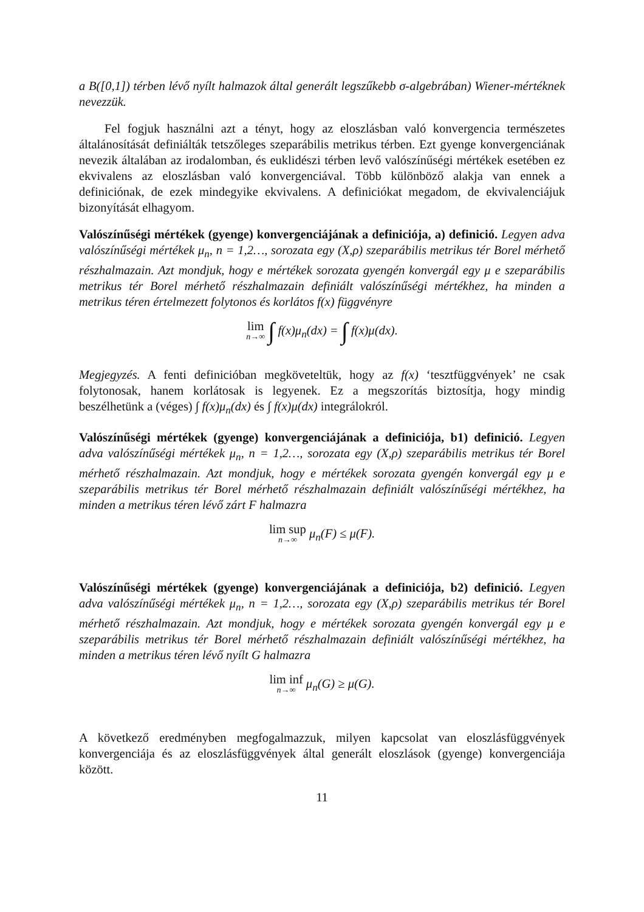a B([0,1]) térben lévő nyílt halmazok által generált legszűkebb σ-algebrában) Wiener-mértéknek nevezzük.
Fel fogjuk használni azt a tényt, hogy az eloszlásban való konvergencia természetes általánosítását definiálták tetszőleges szeparábilis metrikus térben. Ezt gyenge konvergenciának nevezik általában az irodalomban, és euklidészi térben levő valószínűségi mértékek esetében ez ekvivalens az eloszlásban való konvergenciával. Több különböző alakja van ennek a definiciónak, de ezek mindegyike ekvivalens. A definiciókat megadom, de ekvivalenciájuk bizonyítását elhagyom.
Valószínűségi mértékek (gyenge) konvergenciájának a definiciója, a) definició. Legyen adva valószínűségi mértékek μ<sub>n</sub>, n = 1,2…, sorozata egy (X,ρ) szeparábilis metrikus tér Borel mérhető részhalmazain. Azt mondjuk, hogy e mértékek sorozata gyengén konvergál egy μ e szeparábilis metrikus tér Borel mérhető részhalmazain definiált valószínűségi mértékhez, ha minden a metrikus téren értelmezett folytonos és korlátos f(x) függvényre
lim n→∞ ∫ f(x)μ<sub>n</sub>(dx) = ∫ f(x)μ(dx).
Megjegyzés. A fenti definicióban megköveteltük, hogy az f(x) ‘tesztfüggvények’ ne csak folytonosak, hanem korlátosak is legyenek. Ez a megszorítás biztosítja, hogy mindig beszélhetünk a (véges) ∫ f(x)μ<sub>n</sub>(dx) és ∫ f(x)μ(dx) integrálokról.
Valószínűségi mértékek (gyenge) konvergenciájának a definiciója, b1) definició. Legyen adva valószínűségi mértékek μ<sub>n</sub>, n = 1,2…, sorozata egy (X,ρ) szeparábilis metrikus tér Borel mérhető részhalmazain. Azt mondjuk, hogy e mértékek sorozata gyengén konvergál egy μ e szeparábilis metrikus tér Borel mérhető részhalmazain definiált valószínűségi mértékhez, ha minden a metrikus téren lévő zárt F halmazra
lim sup n→∞ μ<sub>n</sub>(F) ≤ μ(F).
Valószínűségi mértékek (gyenge) konvergenciájának a definiciója, b2) definició. Legyen adva valószínűségi mértékek μ<sub>n</sub>, n = 1,2…, sorozata egy (X,ρ) szeparábilis metrikus tér Borel mérhető részhalmazain. Azt mondjuk, hogy e mértékek sorozata gyengén konvergál egy μ e szeparábilis metrikus tér Borel mérhető részhalmazain definiált valószínűségi mértékhez, ha minden a metrikus téren lévő nyílt G halmazra
lim inf n→∞ μ<sub>n</sub>(G) ≥ μ(G).
A következő eredményben megfogalmazzuk, milyen kapcsolat van eloszlásfüggvények konvergenciája és az eloszlásfüggvények által generált eloszlások (gyenge) konvergenciája között.
11